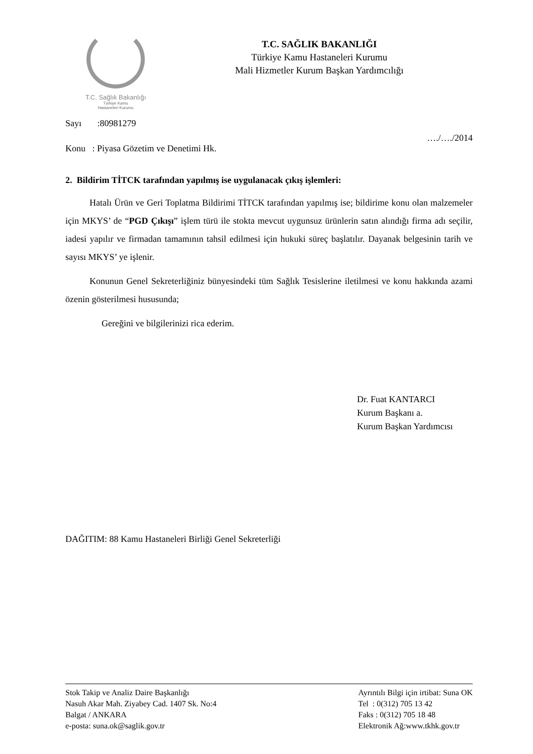T.C. Sağlık Bakanlığı
Türkiye Kamu
Hastaneleri Kurumu
T.C. SAĞLIK BAKANLIĞI
Türkiye Kamu Hastaneleri Kurumu
Mali Hizmetler Kurum Başkan Yardımcılığı
Sayı :80981279
…./…./2014
Konu : Piyasa Gözetim ve Denetimi Hk.
2. Bildirim TİTCK tarafından yapılmış ise uygulanacak çıkış işlemleri:
Hatalı Ürün ve Geri Toplatma Bildirimi TİTCK tarafından yapılmış ise; bildirime konu olan malzemeler için MKYS’ de “PGD Çıkışı” işlem türü ile stokta mevcut uygunsuz ürünlerin satın alındığı firma adı seçilir, iadesi yapılır ve firmadan tamamının tahsil edilmesi için hukuki süreç başlatılır. Dayanak belgesinin tarih ve sayısı MKYS’ ye işlenir.
Konunun Genel Sekreterliğiniz bünyesindeki tüm Sağlık Tesislerine iletilmesi ve konu hakkında azami özenin gösterilmesi hususunda;
Gereğini ve bilgilerinizi rica ederim.
Dr. Fuat KANTARCI
Kurum Başkanı a.
Kurum Başkan Yardımcısı
DAĞITIM: 88 Kamu Hastaneleri Birliği Genel Sekreterliği
Stok Takip ve Analiz Daire Başkanlığı
Nasuh Akar Mah. Ziyabey Cad. 1407 Sk. No:4
Balgat / ANKARA
e-posta: suna.ok@saglik.gov.tr
Ayrıntılı Bilgi için irtibat: Suna OK
Tel : 0(312) 705 13 42
Faks : 0(312) 705 18 48
Elektronik Ağ:www.tkhk.gov.tr